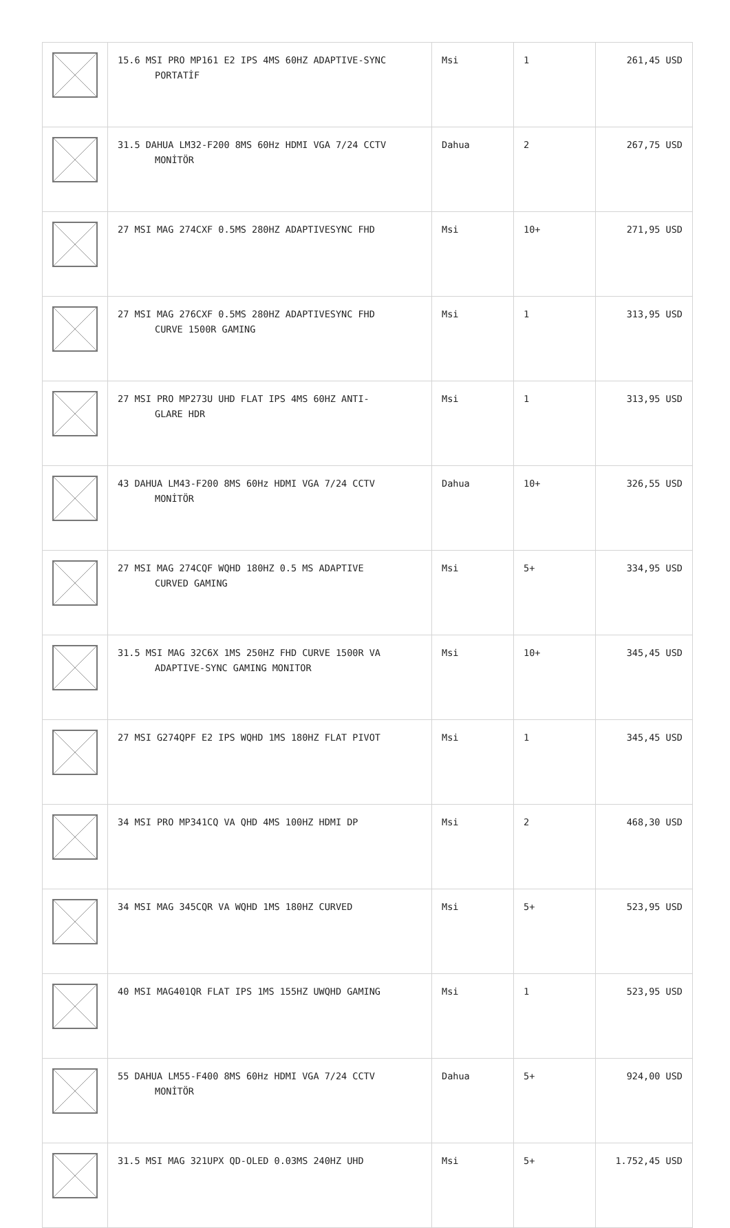| | 15.6 MSI PRO MP161 E2 IPS 4MS 60HZ ADAPTIVE-SYNC PORTATİF | Msi | 1 | 261,45 USD |
| | 31.5 DAHUA LM32-F200 8MS 60Hz HDMI VGA 7/24 CCTV MONİTÖR | Dahua | 2 | 267,75 USD |
| | 27 MSI MAG 274CXF 0.5MS 280HZ ADAPTIVESYNC FHD | Msi | 10+ | 271,95 USD |
| | 27 MSI MAG 276CXF 0.5MS 280HZ ADAPTIVESYNC FHD CURVE 1500R GAMING | Msi | 1 | 313,95 USD |
| | 27 MSI PRO MP273U UHD FLAT IPS 4MS 60HZ ANTI- GLARE HDR | Msi | 1 | 313,95 USD |
| | 43 DAHUA LM43-F200 8MS 60Hz HDMI VGA 7/24 CCTV MONİTÖR | Dahua | 10+ | 326,55 USD |
| | 27 MSI MAG 274CQF WQHD 180HZ 0.5 MS ADAPTIVE CURVED GAMING | Msi | 5+ | 334,95 USD |
| | 31.5 MSI MAG 32C6X 1MS 250HZ FHD CURVE 1500R VA ADAPTIVE-SYNC GAMING MONITOR | Msi | 10+ | 345,45 USD |
| | 27 MSI G274QPF E2 IPS WQHD 1MS 180HZ FLAT PIVOT | Msi | 1 | 345,45 USD |
| | 34 MSI PRO MP341CQ VA QHD 4MS 100HZ HDMI DP | Msi | 2 | 468,30 USD |
| | 34 MSI MAG 345CQR VA WQHD 1MS 180HZ CURVED | Msi | 5+ | 523,95 USD |
| | 40 MSI MAG401QR FLAT IPS 1MS 155HZ UWQHD GAMING | Msi | 1 | 523,95 USD |
| | 55 DAHUA LM55-F400 8MS 60Hz HDMI VGA 7/24 CCTV MONİTÖR | Dahua | 5+ | 924,00 USD |
| | 31.5 MSI MAG 321UPX QD-OLED 0.03MS 240HZ UHD | Msi | 5+ | 1.752,45 USD |